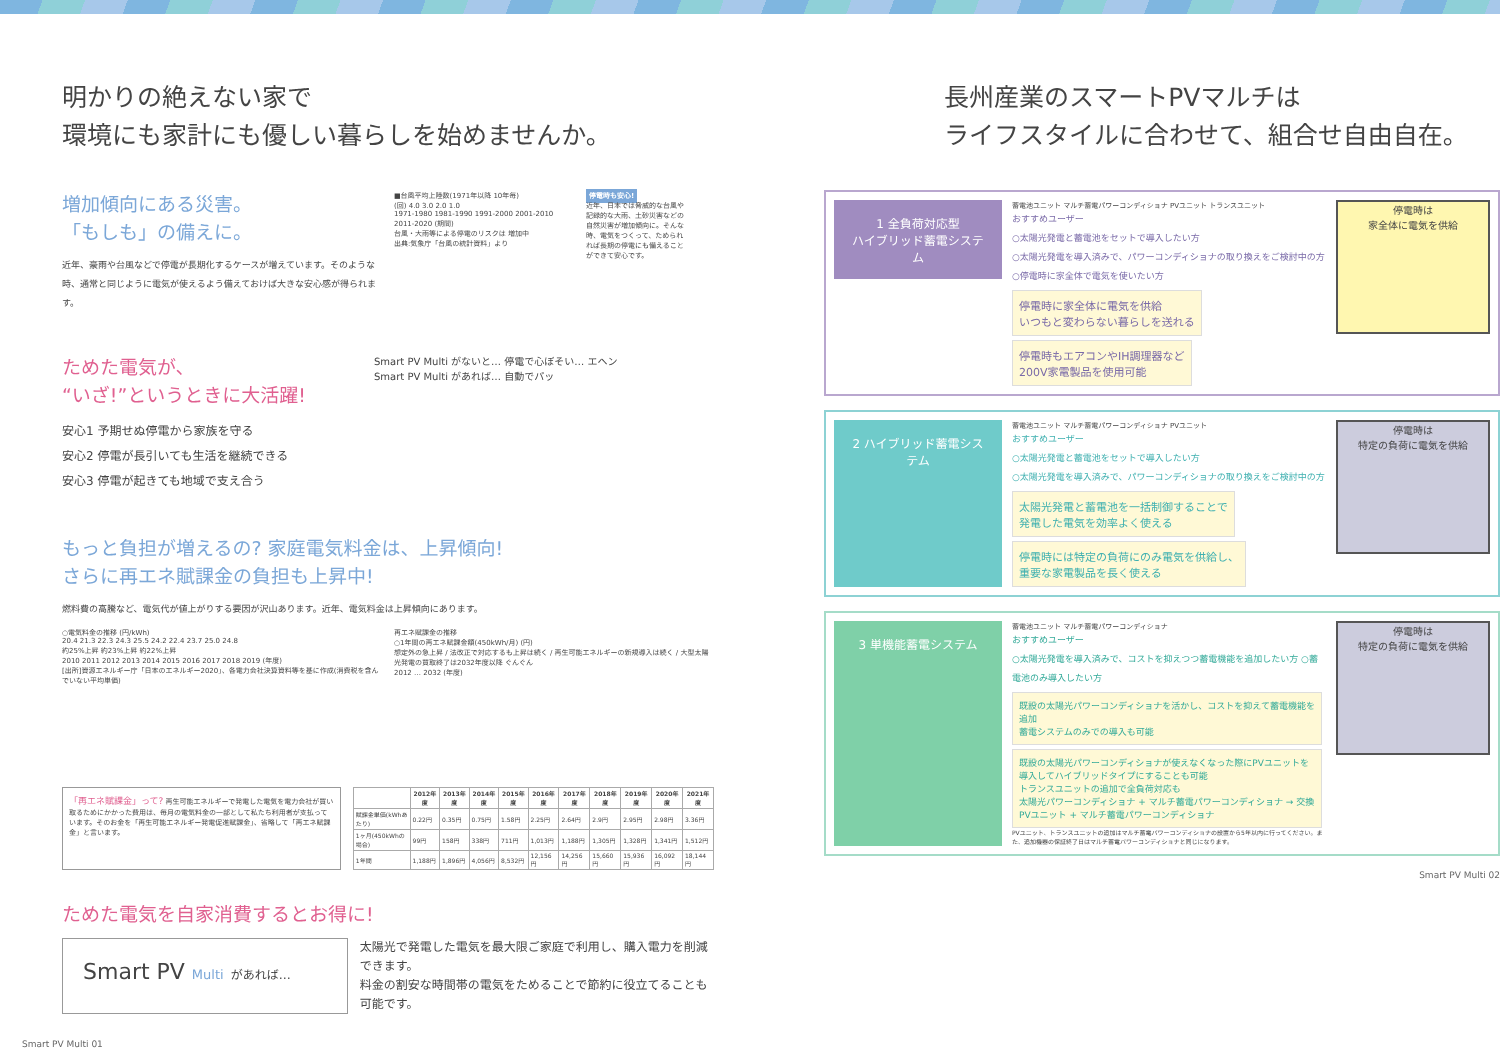明かりの絶えない家で
環境にも家計にも優しい暮らしを始めませんか。
増加傾向にある災害。
「もしも」の備えに。
近年、豪雨や台風などで停電が長期化するケースが増えています。そのような時、通常と同じように電気が使えるよう備えておけば大きな安心感が得られます。
■台風平均上陸数(1971年以降 10年毎)
(回) 4.0 3.0 2.0 1.0
1971-1980 1981-1990 1991-2000 2001-2010 2011-2020 (期間)
台風・大雨等による停電のリスクは 増加中
出典:気象庁「台風の統計資料」より
停電時も安心!
近年、日本では脅威的な台風や記録的な大雨、土砂災害などの自然災害が増加傾向に。そんな時、電気をつくって、ためられれば長期の停電にも備えることができて安心です。
ためた電気が、
“いざ!”というときに大活躍!
安心1 予期せぬ停電から家族を守る
安心2 停電が長引いても生活を継続できる
安心3 停電が起きても地域で支え合う
Smart PV Multi がないと… 停電で心ぼそい… エヘン
Smart PV Multi があれば… 自動でパッ
もっと負担が増えるの? 家庭電気料金は、上昇傾向!
さらに再エネ賦課金の負担も上昇中!
燃料費の高騰など、電気代が値上がりする要因が沢山あります。近年、電気料金は上昇傾向にあります。
○電気料金の推移 (円/kWh)
20.4 21.3 22.3 24.3 25.5 24.2 22.4 23.7 25.0 24.8
約25%上昇 約23%上昇 約22%上昇
2010 2011 2012 2013 2014 2015 2016 2017 2018 2019 (年度)
[出所]資源エネルギー庁「日本のエネルギー2020」、各電力会社決算資料等を基に作成(消費税を含んでいない平均単価)
再エネ賦課金の推移
○1年間の再エネ賦課金額(450kWh/月) (円)
想定外の急上昇 / 法改正で対応するも上昇は続く / 再生可能エネルギーの新規導入は続く / 大型太陽光発電の買取終了は2032年度以降 ぐんぐん
2012 … 2032 (年度)
「再エネ賦課金」って? 再生可能エネルギーで発電した電気を電力会社が買い取るためにかかった費用は、毎月の電気料金の一部として私たち利用者が支払っています。そのお金を「再生可能エネルギー発電促進賦課金」、省略して「再エネ賦課金」と言います。
| | 2012年度 | 2013年度 | 2014年度 | 2015年度 | 2016年度 | 2017年度 | 2018年度 | 2019年度 | 2020年度 | 2021年度 |
| --- | --- | --- | --- | --- | --- | --- | --- | --- | --- | --- |
| 賦課金単価(kWhあたり) | 0.22円 | 0.35円 | 0.75円 | 1.58円 | 2.25円 | 2.64円 | 2.9円 | 2.95円 | 2.98円 | 3.36円 |
| 1ヶ月(450kWhの場合) | 99円 | 158円 | 338円 | 711円 | 1,013円 | 1,188円 | 1,305円 | 1,328円 | 1,341円 | 1,512円 |
| 1年間 | 1,188円 | 1,896円 | 4,056円 | 8,532円 | 12,156円 | 14,256円 | 15,660円 | 15,936円 | 16,092円 | 18,144円 |
ためた電気を自家消費するとお得に!
Smart PV Multi があれば…
太陽光で発電した電気を最大限ご家庭で利用し、購入電力を削減できます。
料金の割安な時間帯の電気をためることで節約に役立てることも可能です。
Smart PV Multi 01
長州産業のスマートPVマルチは
ライフスタイルに合わせて、組合せ自由自在。
1 全負荷対応型
ハイブリッド蓄電システム
蓄電池ユニット マルチ蓄電パワーコンディショナ PVユニット トランスユニット
おすすめユーザー
○太陽光発電と蓄電池をセットで導入したい方
○太陽光発電を導入済みで、パワーコンディショナの取り換えをご検討中の方
○停電時に家全体で電気を使いたい方
停電時に家全体に電気を供給
いつもと変わらない暮らしを送れる 停電時もエアコンやIH調理器など
200V家電製品を使用可能
停電時は
家全体に電気を供給
2 ハイブリッド蓄電システム
蓄電池ユニット マルチ蓄電パワーコンディショナ PVユニット
おすすめユーザー
○太陽光発電と蓄電池をセットで導入したい方
○太陽光発電を導入済みで、パワーコンディショナの取り換えをご検討中の方
太陽光発電と蓄電池を一括制御することで
発電した電気を効率よく使える 停電時には特定の負荷にのみ電気を供給し、
重要な家電製品を長く使える
停電時は
特定の負荷に電気を供給
3 単機能蓄電システム
蓄電池ユニット マルチ蓄電パワーコンディショナ
おすすめユーザー
○太陽光発電を導入済みで、コストを抑えつつ蓄電機能を追加したい方 ○蓄電池のみ導入したい方
既設の太陽光パワーコンディショナを活かし、コストを抑えて蓄電機能を追加
蓄電システムのみでの導入も可能 既設の太陽光パワーコンディショナが使えなくなった際にPVユニットを導入してハイブリッドタイプにすることも可能
トランスユニットの追加で全負荷対応も
太陽光パワーコンディショナ + マルチ蓄電パワーコンディショナ → 交換 PVユニット + マルチ蓄電パワーコンディショナ
PVユニット、トランスユニットの追加はマルチ蓄電パワーコンディショナの設置から5年以内に行ってください。また、追加機器の保証終了日はマルチ蓄電パワーコンディショナと同じになります。
停電時は
特定の負荷に電気を供給
Smart PV Multi 02